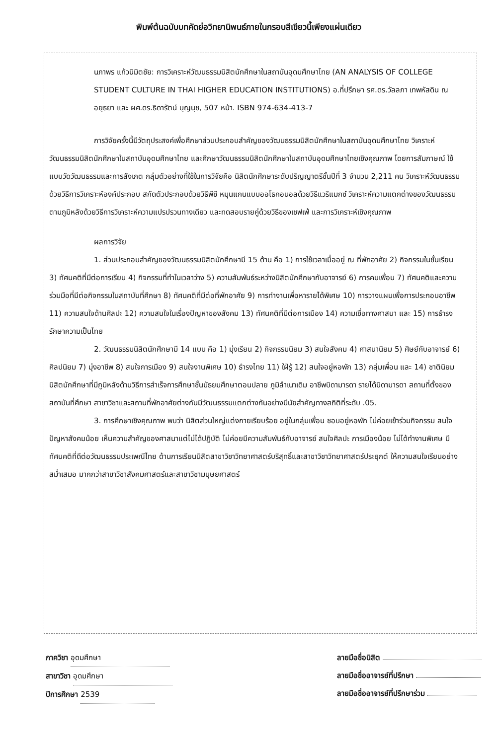พิมพ์ต้นฉบับบทคัดย่อวิทยานิพนธ์ภายในกรอบสีเขียวนี้เพียงแผ่นเดียว
นภาพร แก้วนิมิตชัย: การวิเคราะห์วัฒนธรรมนิสิตนักศึกษาในสถาบันอุดมศึกษาไทย (AN ANALYSIS OF COLLEGE STUDENT CULTURE IN THAI HIGHER EDUCATION INSTITUTIONS) อ.ที่ปรึกษา รศ.ดร.วัลลภา เทพหัสดิน ณ อยุธยา และ ผศ.ดร.ธิดารัตน์ บุญนุช, 507 หน้า. ISBN 974-634-413-7
การวิจัยครั้งนี้มีวัตถุประสงค์เพื่อศึกษาส่วนประกอบสำคัญของวัฒนธรรมนิสิตนักศึกษาในสถาบันอุดมศึกษาไทย วิเคราะห์วัฒนธรรมนิสิตนักศึกษาในสถาบันอุดมศึกษาไทย และศึกษาวัฒนธรรมนิสิตนักศึกษาในสถาบันอุดมศึกษาไทยเชิงคุณภาพ โดยการสัมภาษณ์ ใช้แบบวัดวัฒนธรรมและการสังเกต กลุ่มตัวอย่างที่ใช้ในการวิจัยคือ นิสิตนักศึกษาระดับปริญญาตรีชั้นปีที่ 3 จำนวน 2,211 คน วิเคราะห์วัฒนธรรมด้วยวิธีการวิเคราะห์องค์ประกอบ สกัดตัวประกอบด้วยวิธีพีซี หมุนแกนแบบออโธกอนอลด้วยวิธีแวริแมกซ์ วิเคราะห์ความแตกต่างของวัฒนธรรมตามภูมิหลังด้วยวิธีการวิเคราะห์ความแปรปรวนทางเดียว และทดสอบรายคู่ด้วยวิธีของเชฟเฟ่ และการวิเคราะห์เชิงคุณภาพ
ผลการวิจัย
1. ส่วนประกอบสำคัญของวัฒนธรรมนิสิตนักศึกษามี 15 ด้าน คือ 1) การใช้เวลาเมื่ออยู่ ณ ที่พักอาศัย 2) กิจกรรมในชั้นเรียน 3) ทัศนคติที่มีต่อการเรียน 4) กิจกรรมที่ทำในเวลาว่าง 5) ความสัมพันธ์ระหว่างนิสิตนักศึกษากับอาจารย์ 6) การคบเพื่อน 7) ทัศนคติและความร่วมมือที่มีต่อกิจกรรมในสถาบันที่ศึกษา 8) ทัศนคติที่มีต่อที่พักอาศัย 9) การทำงานเพื่อหารายได้พิเศษ 10) การวางแผนเพื่อการประกอบอาชีพ 11) ความสนใจด้านศิลปะ 12) ความสนใจในเรื่องปัญหาของสังคม 13) ทัศนคติที่มีต่อการเมือง 14) ความเชื่อทางศาสนา และ 15) การธำรงรักษาความเป็นไทย
2. วัฒนธรรมนิสิตนักศึกษามี 14 แบบ คือ 1) มุ่งเรียน 2) กิจกรรมนิยม 3) สนใจสังคม 4) ศาสนานิยม 5) ศิษย์กับอาจารย์ 6) ศิลปนิยม 7) มุ่งอาชีพ 8) สนใจการเมือง 9) สนใจงานพิเศษ 10) ธำรงไทย 11) ใฝ่รู้ 12) สนใจอยู่หอพัก 13) กลุ่มเพื่อน และ 14) ชาตินิยม นิสิตนักศึกษาที่มีภูมิหลังด้านวิธีการสำเร็จการศึกษาชั้นมัธยมศึกษาตอนปลาย ภูมิลำเนาเดิม อาชีพบิดามารดา รายได้บิดามารดา สถานที่ตั้งของสถาบันที่ศึกษา สาขาวิชาและสถานที่พักอาศัยต่างกันมีวัฒนธรรมแตกต่างกันอย่างมีนัยสำคัญทางสถิติที่ระดับ .05.
3. การศึกษาเชิงคุณภาพ พบว่า นิสิตส่วนใหญ่แต่งกายเรียบร้อย อยู่ในกลุ่มเพื่อน ชอบอยู่หอพัก ไม่ค่อยเข้าร่วมกิจกรรม สนใจปัญหาสังคมน้อย เห็นความสำคัญของศาสนาแต่ไม่ได้ปฏิบัติ ไม่ค่อยมีความสัมพันธ์กับอาจารย์ สนใจศิลปะ การเมืองน้อย ไม่ได้ทำงานพิเศษ มีทัศนคติที่ดีต่อวัฒนธรรมประเพณีไทย ด้านการเรียนนิสิตสาขาวิชาวิทยาศาสตร์บริสุทธิ์และสาขาวิชาวิทยาศาสตร์ประยุกต์ ให้ความสนใจเรียนอย่างสม่ำเสมอ มากกว่าสาขาวิชาสังคมศาสตร์และสาขาวิชามนุษยศาสตร์
ภาควิชา อุดมศึกษา
สาขาวิชา อุดมศึกษา
ปีการศึกษา 2539
ลายมือชื่อนิสิต
ลายมือชื่ออาจารย์ที่ปรึกษา
ลายมือชื่ออาจารย์ที่ปรึกษาร่วม